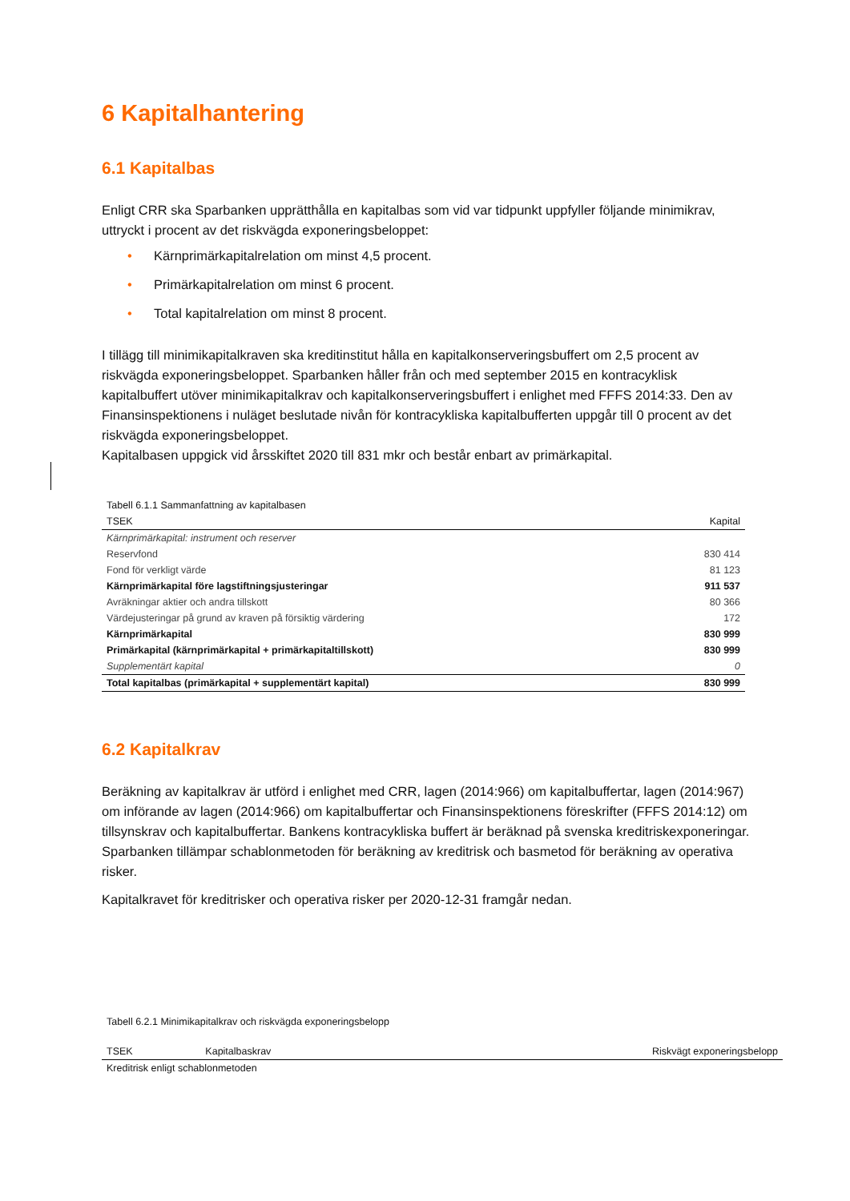6 Kapitalhantering
6.1 Kapitalbas
Enligt CRR ska Sparbanken upprätthålla en kapitalbas som vid var tidpunkt uppfyller följande minimikrav, uttryckt i procent av det riskvägda exponeringsbeloppet:
• Kärnprimärkapitalrelation om minst 4,5 procent.
• Primärkapitalrelation om minst 6 procent.
• Total kapitalrelation om minst 8 procent.
I tillägg till minimikapitalkraven ska kreditinstitut hålla en kapitalkonserveringsbuffert om 2,5 procent av riskvägda exponeringsbeloppet. Sparbanken håller från och med september 2015 en kontracyklisk kapitalbuffert utöver minimikapitalkrav och kapitalkonserveringsbuffert i enlighet med FFFS 2014:33. Den av Finansinspektionens i nuläget beslutade nivån för kontracykliska kapitalbufferten uppgår till 0 procent av det riskvägda exponeringsbeloppet.
Kapitalbasen uppgick vid årsskiftet 2020 till 831 mkr och består enbart av primärkapital.
| Tabell 6.1.1 Sammanfattning av kapitalbasen | |
| TSEK | Kapital |
| Kärnprimärkapital: instrument och reserver | |
| Reservfond | 830 414 |
| Fond för verkligt värde | 81 123 |
| Kärnprimärkapital före lagstiftningsjusteringar | 911 537 |
| Avräkningar aktier och andra tillskott | 80 366 |
| Värdejusteringar på grund av kraven på försiktig värdering | 172 |
| Kärnprimärkapital | 830 999 |
| Primärkapital (kärnprimärkapital + primärkapitaltillskott) | 830 999 |
| Supplementärt kapital | 0 |
| Total kapitalbas (primärkapital + supplementärt kapital) | 830 999 |
6.2 Kapitalkrav
Beräkning av kapitalkrav är utförd i enlighet med CRR, lagen (2014:966) om kapitalbuffertar, lagen (2014:967) om införande av lagen (2014:966) om kapitalbuffertar och Finansinspektionens föreskrifter (FFFS 2014:12) om tillsynskrav och kapitalbuffertar. Bankens kontracykliska buffert är beräknad på svenska kreditriskexponeringar. Sparbanken tillämpar schablonmetoden för beräkning av kreditrisk och basmetod för beräkning av operativa risker.
Kapitalkravet för kreditrisker och operativa risker per 2020-12-31 framgår nedan.
| Tabell 6.2.1 Minimikapitalkrav och riskvägda exponeringsbelopp | | |
| TSEK | Kapitalbaskrav | Riskvägt exponeringsbelopp |
| Kreditrisk enligt schablonmetoden | | |